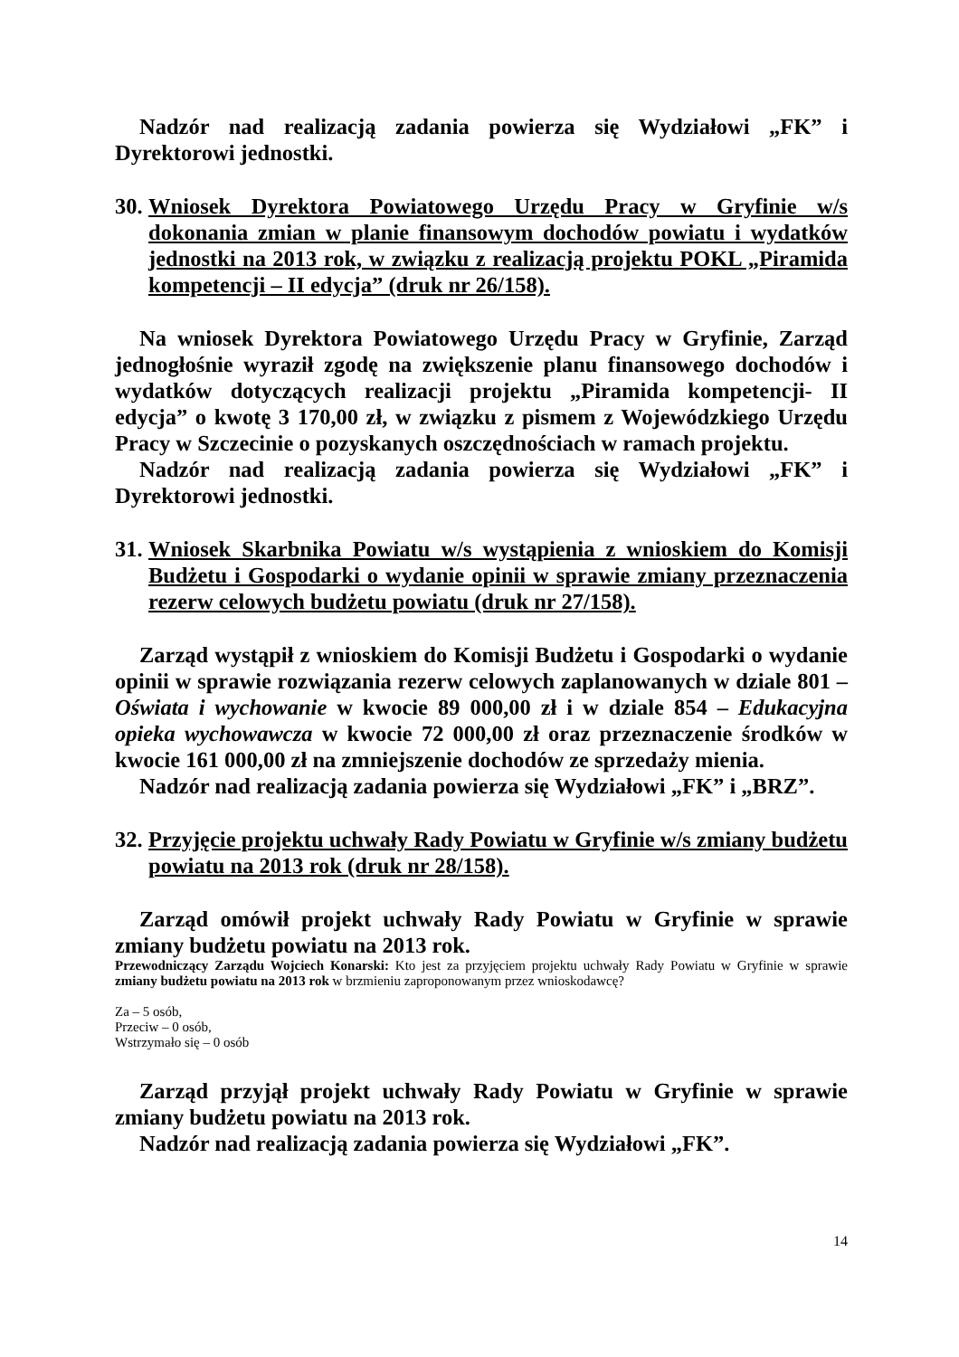Nadzór nad realizacją zadania powierza się Wydziałowi „FK” i Dyrektorowi jednostki.
30. Wniosek Dyrektora Powiatowego Urzędu Pracy w Gryfinie w/s dokonania zmian w planie finansowym dochodów powiatu i wydatków jednostki na 2013 rok, w związku z realizacją projektu POKL „Piramida kompetencji – II edycja” (druk nr 26/158).
Na wniosek Dyrektora Powiatowego Urzędu Pracy w Gryfinie, Zarząd jednogłośnie wyraził zgodę na zwiększenie planu finansowego dochodów i wydatków dotyczących realizacji projektu „Piramida kompetencji- II edycja” o kwotę 3 170,00 zł, w związku z pismem z Wojewódzkiego Urzędu Pracy w Szczecinie o pozyskanych oszczędnościach w ramach projektu.
Nadzór nad realizacją zadania powierza się Wydziałowi „FK” i Dyrektorowi jednostki.
31. Wniosek Skarbnika Powiatu w/s wystąpienia z wnioskiem do Komisji Budżetu i Gospodarki o wydanie opinii w sprawie zmiany przeznaczenia rezerw celowych budżetu powiatu (druk nr 27/158).
Zarząd wystąpił z wnioskiem do Komisji Budżetu i Gospodarki o wydanie opinii w sprawie rozwiązania rezerw celowych zaplanowanych w dziale 801 – Oświata i wychowanie w kwocie 89 000,00 zł i w dziale 854 – Edukacyjna opieka wychowawcza w kwocie 72 000,00 zł oraz przeznaczenie środków w kwocie 161 000,00 zł na zmniejszenie dochodów ze sprzedaży mienia.
Nadzór nad realizacją zadania powierza się Wydziałowi „FK” i „BRZ”.
32. Przyjęcie projektu uchwały Rady Powiatu w Gryfinie w/s zmiany budżetu powiatu na 2013 rok (druk nr 28/158).
Zarząd omówił projekt uchwały Rady Powiatu w Gryfinie w sprawie zmiany budżetu powiatu na 2013 rok.
Przewodniczący Zarządu Wojciech Konarski: Kto jest za przyjęciem projektu uchwały Rady Powiatu w Gryfinie w sprawie zmiany budżetu powiatu na 2013 rok w brzmieniu zaproponowanym przez wnioskodawcę?
Za – 5 osób,
Przeciw – 0 osób,
Wstrzymało się – 0 osób
Zarząd przyjął projekt uchwały Rady Powiatu w Gryfinie w sprawie zmiany budżetu powiatu na 2013 rok.
Nadzór nad realizacją zadania powierza się Wydziałowi „FK”.
14